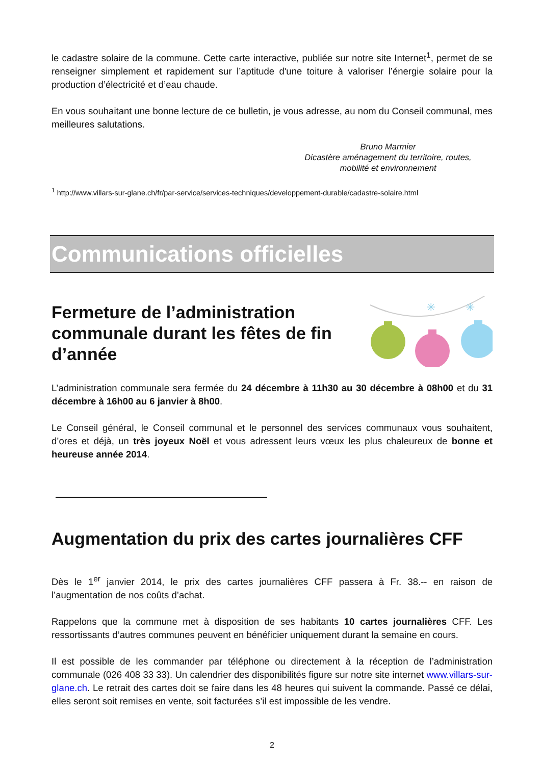le cadastre solaire de la commune. Cette carte interactive, publiée sur notre site Internet<sup>1</sup>, permet de se renseigner simplement et rapidement sur l’aptitude d'une toiture à valoriser l’énergie solaire pour la production d’électricité et d’eau chaude.
En vous souhaitant une bonne lecture de ce bulletin, je vous adresse, au nom du Conseil communal, mes meilleures salutations.
Bruno Marmier
Dicastère aménagement du territoire, routes,
mobilité et environnement
<sup>1</sup> http://www.villars-sur-glane.ch/fr/par-service/services-techniques/developpement-durable/cadastre-solaire.html
Communications officielles
Fermeture de l’administration communale durant les fêtes de fin d’année
✳
✳
L’administration communale sera fermée du 24 décembre à 11h30 au 30 décembre à 08h00 et du 31 décembre à 16h00 au 6 janvier à 8h00.
Le Conseil général, le Conseil communal et le personnel des services communaux vous souhaitent, d’ores et déjà, un très joyeux Noël et vous adressent leurs vœux les plus chaleureux de bonne et heureuse année 2014.
Augmentation du prix des cartes journalières CFF
Dès le 1<sup>er</sup> janvier 2014, le prix des cartes journalières CFF passera à Fr. 38.-- en raison de l’augmentation de nos coûts d’achat.
Rappelons que la commune met à disposition de ses habitants 10 cartes journalières CFF. Les ressortissants d’autres communes peuvent en bénéficier uniquement durant la semaine en cours.
Il est possible de les commander par téléphone ou directement à la réception de l’administration communale (026 408 33 33). Un calendrier des disponibilités figure sur notre site internet www.villars-sur-glane.ch. Le retrait des cartes doit se faire dans les 48 heures qui suivent la commande. Passé ce délai, elles seront soit remises en vente, soit facturées s’il est impossible de les vendre.
2